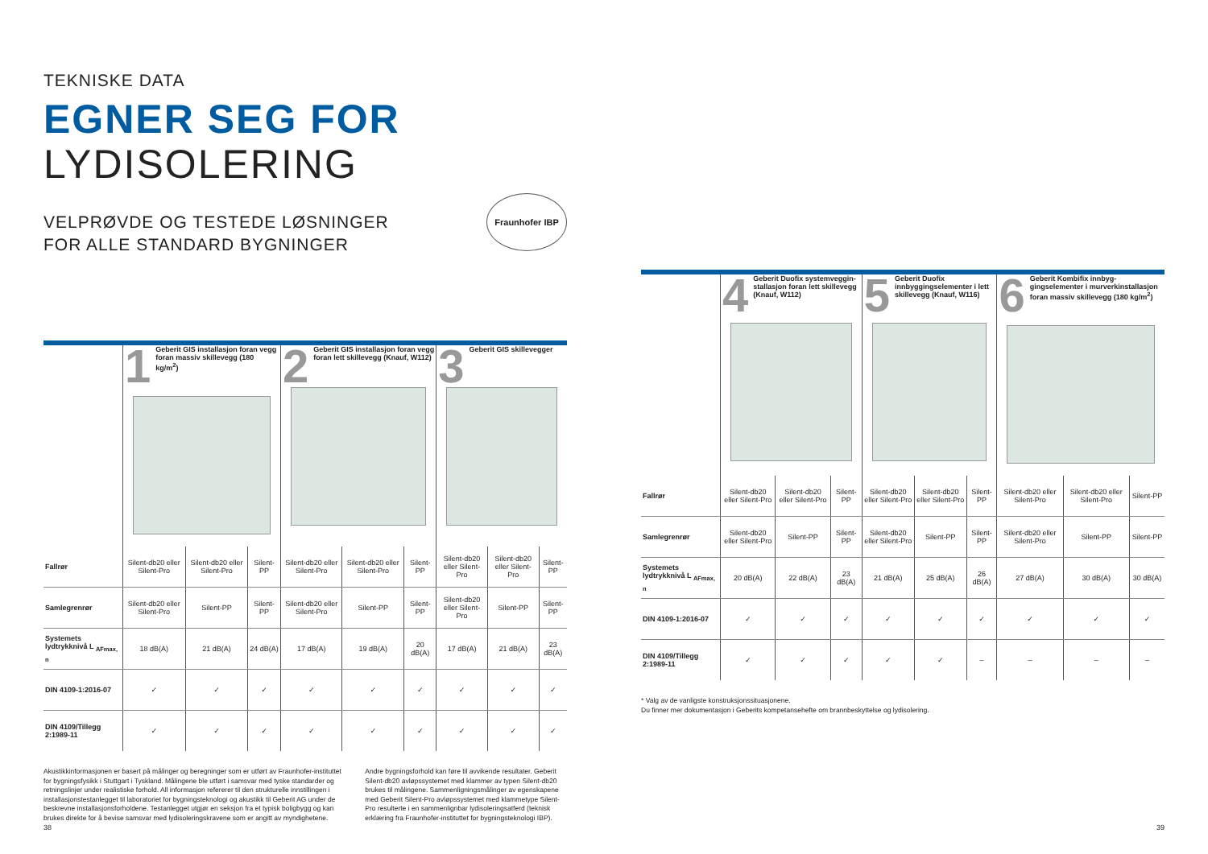TEKNISKE DATA
EGNER SEG FOR
LYDISOLERING
VELPRØVDE OG TESTEDE LØSNINGER
FOR ALLE STANDARD BYGNINGER
Fraunhofer IBP
| | 1 Geberit GIS installasjon foran vegg foran massiv skillevegg (180 kg/m<sup>2</sup>) | | | 2 Geberit GIS installasjon foran vegg foran lett skillevegg (Knauf, W112) | | | 3 Geberit GIS skillevegger | | |
| Fallrør | Silent-db20 eller Silent-Pro | Silent-db20 eller Silent-Pro | Silent-PP | Silent-db20 eller Silent-Pro | Silent-db20 eller Silent-Pro | Silent-PP | Silent-db20 eller Silent-Pro | Silent-db20 eller Silent-Pro | Silent-PP |
| Samlegrenrør | Silent-db20 eller Silent-Pro | Silent-PP | Silent-PP | Silent-db20 eller Silent-Pro | Silent-PP | Silent-PP | Silent-db20 eller Silent-Pro | Silent-PP | Silent-PP |
| Systemets lydtrykknivå L <sub>AFmax, n</sub> | 18 dB(A) | 21 dB(A) | 24 dB(A) | 17 dB(A) | 19 dB(A) | 20 dB(A) | 17 dB(A) | 21 dB(A) | 23 dB(A) |
| DIN 4109-1:2016-07 | ✓ | ✓ | ✓ | ✓ | ✓ | ✓ | ✓ | ✓ | ✓ |
| DIN 4109/Tillegg 2:1989-11 | ✓ | ✓ | ✓ | ✓ | ✓ | ✓ | ✓ | ✓ | ✓ |
Akustikkinformasjonen er basert på målinger og beregninger som er utført av Fraunhofer-instituttet for bygningsfysikk i Stuttgart i Tyskland. Målingene ble utført i samsvar med tyske standarder og retningslinjer under realistiske forhold. All informasjon refererer til den strukturelle innstillingen i installasjons­testanlegget til laboratoriet for bygningsteknologi og akustikk til Geberit AG under de beskrevne installasjonsforholdene. Testanlegget utgjør en seksjon fra et typisk boligbygg og kan brukes direkte for å bevise samsvar med lydisoleringskravene som er angitt av myndighetene.
Andre bygningsforhold kan føre til avvikende resultater. Geberit Silent-db20 avløpssystemet med klammer av typen Silent-db20 brukes til målingene. Sammenligningsmålinger av egenskapene med Geberit Silent-Pro avløpssystemet med klammetype Silent-Pro resulterte i en sammenlignbar lydisoleringsatferd (teknisk erklæring fra Fraunhofer-instituttet for bygningsteknologi IBP).
38
| | 4 Geberit Duofix systemveggin­stallasjon foran lett skillevegg (Knauf, W112) | | | 5 Geberit Duofix innbyggingse­lementer i lett skillevegg (Knauf, W116) | | | 6 Geberit Kombifix innbyg­gingselementer i murver­kinstallasjon foran massiv skillevegg (180 kg/m<sup>2</sup>) | | |
| Fallrør | Silent-db20 eller Silent-Pro | Silent-db20 eller Silent-Pro | Silent-PP | Silent-db20 eller Silent-Pro | Silent-db20 eller Silent-Pro | Silent-PP | Silent-db20 eller Silent-Pro | Silent-db20 eller Silent-Pro | Silent-PP |
| Samlegrenrør | Silent-db20 eller Silent-Pro | Silent-PP | Silent-PP | Silent-db20 eller Silent-Pro | Silent-PP | Silent-PP | Silent-db20 eller Silent-Pro | Silent-PP | Silent-PP |
| Systemets lydtrykknivå L <sub>AFmax, n</sub> | 20 dB(A) | 22 dB(A) | 23 dB(A) | 21 dB(A) | 25 dB(A) | 26 dB(A) | 27 dB(A) | 30 dB(A) | 30 dB(A) |
| DIN 4109-1:2016-07 | ✓ | ✓ | ✓ | ✓ | ✓ | ✓ | ✓ | ✓ | ✓ |
| DIN 4109/Tillegg 2:1989-11 | ✓ | ✓ | ✓ | ✓ | ✓ | – | – | – | – |
* Valg av de vanligste konstruksjonssituasjonene.
Du finner mer dokumentasjon i Geberits kompetansehefte om brannbeskyttelse og lydisolering.
39